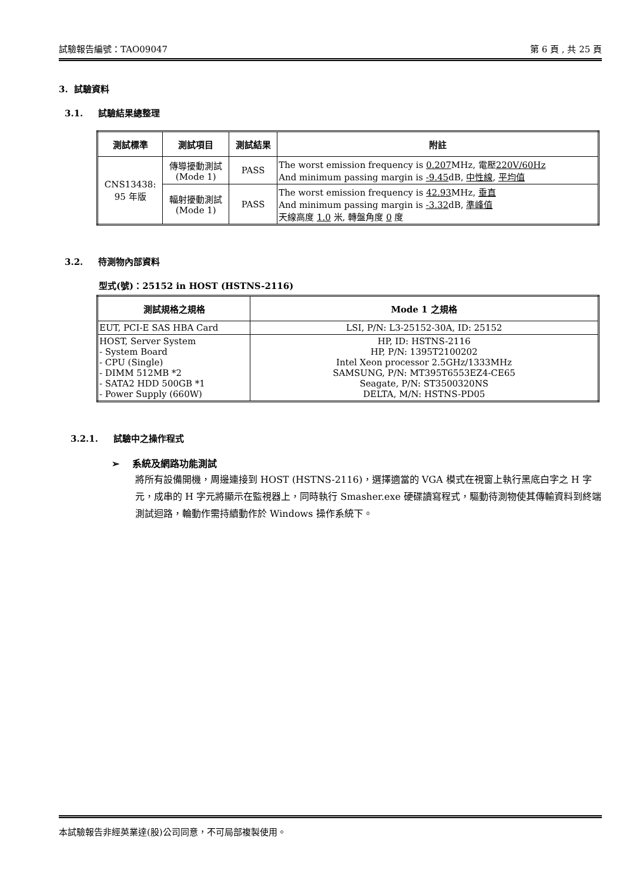試驗報告編號：TAO09047 第 6 頁 , 共 25 頁
3. 試驗資料
3.1. 試驗結果總整理
| 測試標準 | 測試項目 | 測試結果 | 附註 |
| --- | --- | --- | --- |
| CNS13438: 95 年版 | 傳導擾動測試 (Mode 1) | PASS | The worst emission frequency is 0.207 MHz, 電壓 220V/60Hz And minimum passing margin is -9.45 dB, 中性線 , 平均值 |
| | 輻射擾動測試 (Mode 1) | PASS | The worst emission frequency is 42.93 MHz, 垂直 And minimum passing margin is -3.32 dB, 準峰值 天線高度 1.0 米, 轉盤角度 0 度 |
3.2. 待測物內部資料
型式(號)：25152 in HOST (HSTNS-2116)
| 測試規格之規格 | Mode 1 之規格 |
| --- | --- |
| EUT, PCI-E SAS HBA Card | LSI, P/N: L3-25152-30A, ID: 25152 |
| HOST, Server System - System Board - CPU (Single) - DIMM 512MB *2 - SATA2 HDD 500GB *1 - Power Supply (660W) | HP, ID: HSTNS-2116 HP, P/N: 1395T2100202 Intel Xeon processor 2.5GHz/1333MHz SAMSUNG, P/N: MT395T6553EZ4-CE65 Seagate, P/N: ST3500320NS DELTA, M/N: HSTNS-PD05 |
3.2.1. 試驗中之操作程式
➢ 系統及網路功能測試
將所有設備開機，周邊連接到 HOST (HSTNS-2116)，選擇適當的 VGA 模式在視窗上執行黑底白字之 H 字元，成串的 H 字元將顯示在監視器上，同時執行 Smasher.exe 硬碟讀寫程式，驅動待測物使其傳輸資料到終端測試迴路，輪動作需持續動作於 Windows 操作系統下。
本試驗報告非經英業達(股)公司同意，不可局部複製使用。